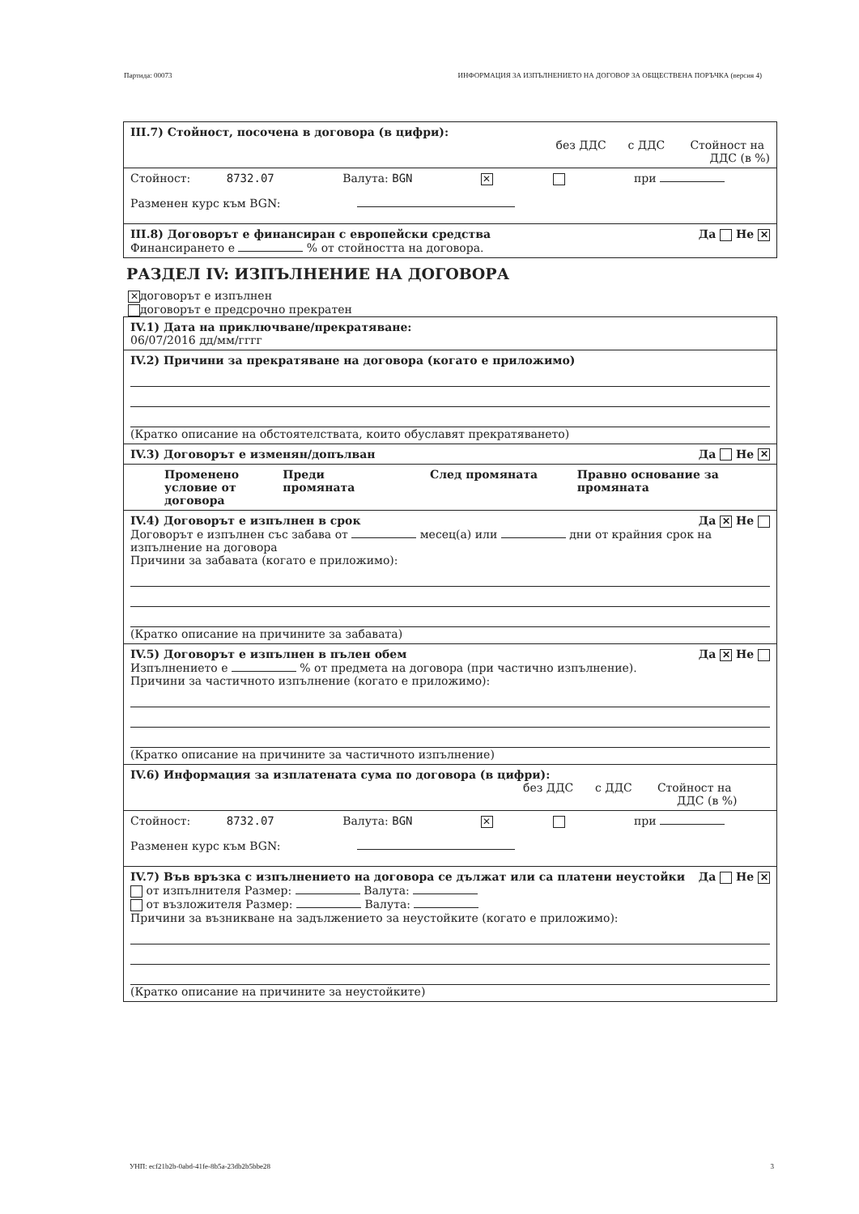Партида: 00073 ИНФОРМАЦИЯ ЗА ИЗПЪЛНЕНИЕТО НА ДОГОВОР ЗА ОБЩЕСТВЕНА ПОРЪЧКА (версия 4)
III.7) Стойност, посочена в договора (в цифри): без ДДС с ДДС Стойност на
ДДС (в %)
Стойност: 8732.07 Валута: BGN ✕ при
Разменен курс към BGN:
III.8) Договорът е финансиран с европейски средства Да Не ✕
Финансирането е % от стойността на договора.
РАЗДЕЛ IV: ИЗПЪЛНЕНИЕ НА ДОГОВОРА
✕ договорът е изпълнен
договорът е предсрочно прекратен
IV.1) Дата на приключване/прекратяване:
06/07/2016 дд/мм/гггг
IV.2) Причини за прекратяване на договора (когато е приложимо)
(Кратко описание на обстоятелствата, които обуславят прекратяването)
IV.3) Договорът е изменян/допълван Да Не ✕
Променено условие от договора Преди промяната След промяната Правно основание за промяната
IV.4) Договорът е изпълнен в срок Да ✕ Не
Договорът е изпълнен със забава от месец(а) или дни от крайния срок на изпълнение на договора
Причини за забавата (когато е приложимо):
(Кратко описание на причините за забавата)
IV.5) Договорът е изпълнен в пълен обем Да ✕ Не
Изпълнението е % от предмета на договора (при частично изпълнение).
Причини за частичното изпълнение (когато е приложимо):
(Кратко описание на причините за частичното изпълнение)
IV.6) Информация за изплатената сума по договора (в цифри):
без ДДС с ДДС Стойност на
ДДС (в %)
Стойност: 8732.07 Валута: BGN ✕ при
Разменен курс към BGN:
IV.7) Във връзка с изпълнението на договора се дължат или са платени неустойки Да Не ✕
от изпълнителя Размер: Валута:
от възложителя Размер: Валута:
Причини за възникване на задължението за неустойките (когато е приложимо):
(Кратко описание на причините за неустойките)
УНП: ecf21b2b-0abd-41fe-8b5a-23db2b5bbe28 3